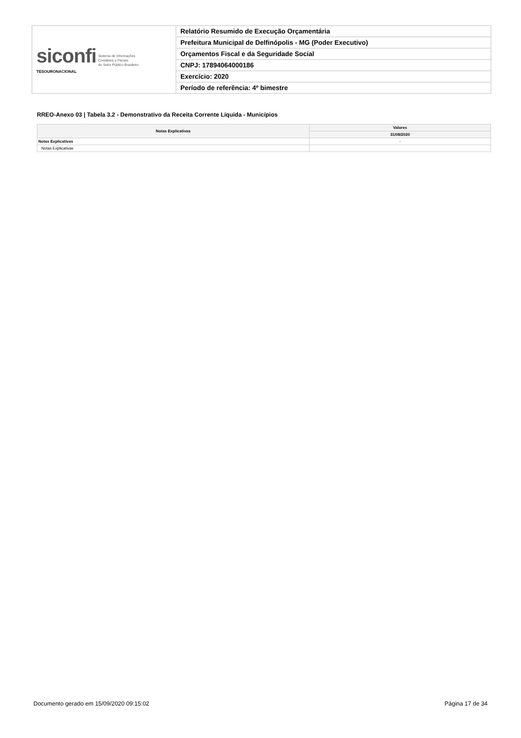| siconfi Sistema de Informações Contábeis e Fiscais do Setor Público Brasileiro TESOURONACIONAL | Relatório Resumido de Execução Orçamentária |
| | Prefeitura Municipal de Delfinópolis - MG (Poder Executivo) |
| | Orçamentos Fiscal e da Seguridade Social |
| | CNPJ: 17894064000186 |
| | Exercício: 2020 |
| | Período de referência: 4º bimestre |
RREO-Anexo 03 | Tabela 3.2 - Demonstrativo da Receita Corrente Líquida - Municípios
| Notas Explicativas | Valores |
| --- | --- |
| | 31/08/2020 |
| Notas Explicativas | - |
| Notas Explicativas | |
Documento gerado em 15/09/2020 09:15:02
Página 17 de 34